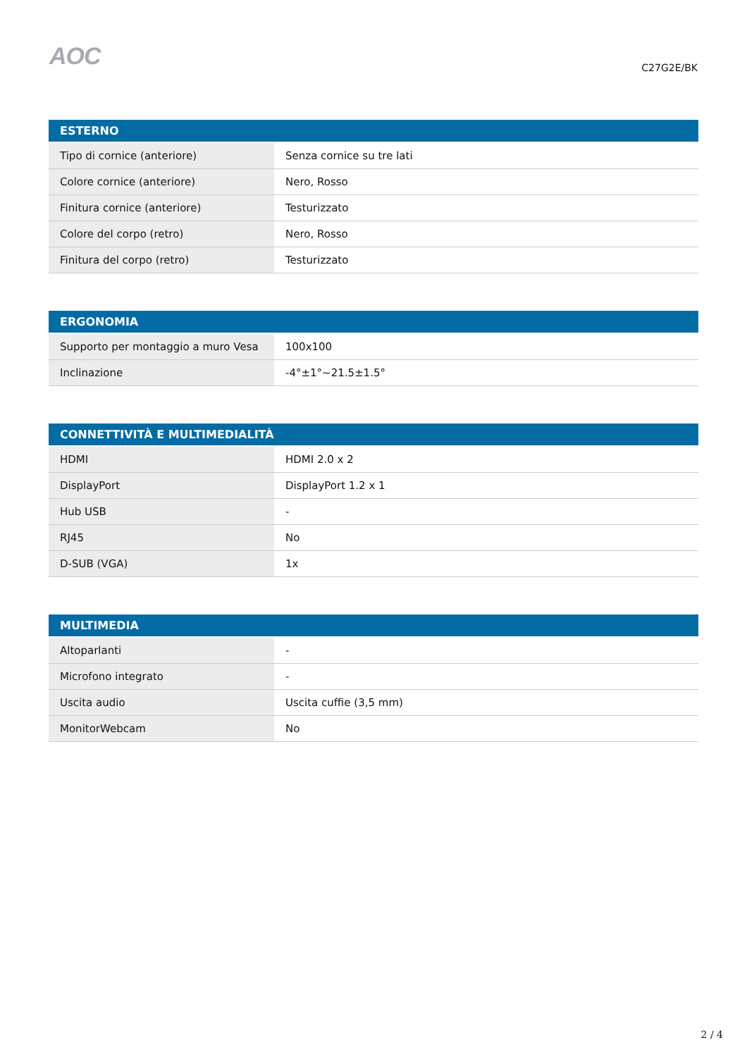AOC
C27G2E/BK
| ESTERNO | |
| --- | --- |
| Tipo di cornice (anteriore) | Senza cornice su tre lati |
| Colore cornice (anteriore) | Nero, Rosso |
| Finitura cornice (anteriore) | Testurizzato |
| Colore del corpo (retro) | Nero, Rosso |
| Finitura del corpo (retro) | Testurizzato |
| ERGONOMIA | |
| --- | --- |
| Supporto per montaggio a muro Vesa | 100x100 |
| Inclinazione | -4°±1°~21.5±1.5° |
| CONNETTIVITÀ E MULTIMEDIALITÀ | |
| --- | --- |
| HDMI | HDMI 2.0 x 2 |
| DisplayPort | DisplayPort 1.2 x 1 |
| Hub USB | - |
| RJ45 | No |
| D-SUB (VGA) | 1x |
| MULTIMEDIA | |
| --- | --- |
| Altoparlanti | - |
| Microfono integrato | - |
| Uscita audio | Uscita cuffie (3,5 mm) |
| MonitorWebcam | No |
2 / 4